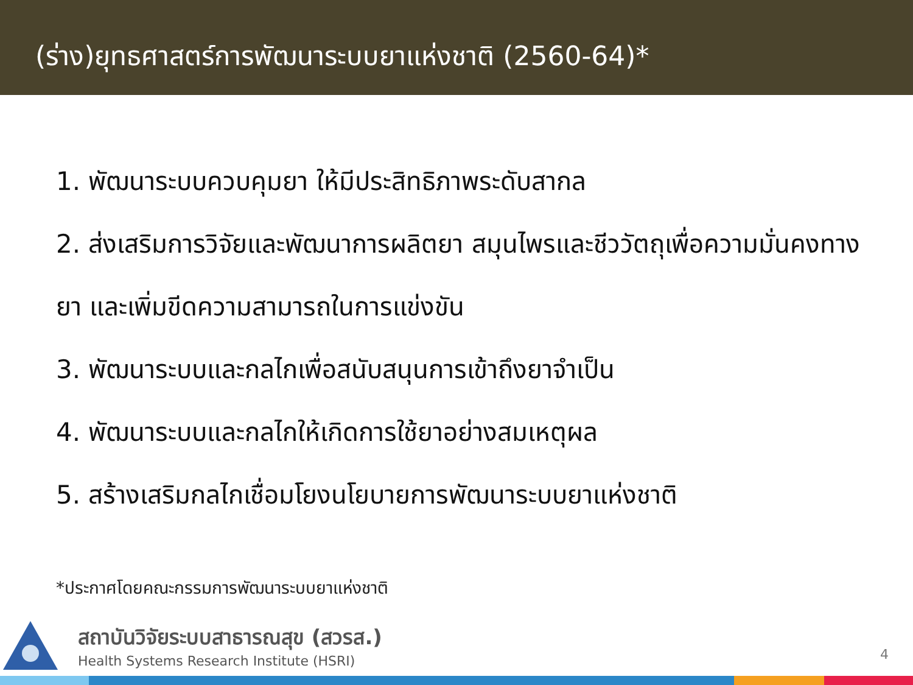(ร่าง)ยุทธศาสตร์การพัฒนาระบบยาแห่งชาติ (2560-64)*
1. พัฒนาระบบควบคุมยา ให้มีประสิทธิภาพระดับสากล
2. ส่งเสริมการวิจัยและพัฒนาการผลิตยา สมุนไพรและชีววัตถุเพื่อความมั่นคงทางยา และเพิ่มขีดความสามารถในการแข่งขัน
3. พัฒนาระบบและกลไกเพื่อสนับสนุนการเข้าถึงยาจำเป็น
4. พัฒนาระบบและกลไกให้เกิดการใช้ยาอย่างสมเหตุผล
5. สร้างเสริมกลไกเชื่อมโยงนโยบายการพัฒนาระบบยาแห่งชาติ
*ประกาศโดยคณะกรรมการพัฒนาระบบยาแห่งชาติ
สถาบันวิจัยระบบสาธารณสุข (สวรส.)
Health Systems Research Institute (HSRI)
4